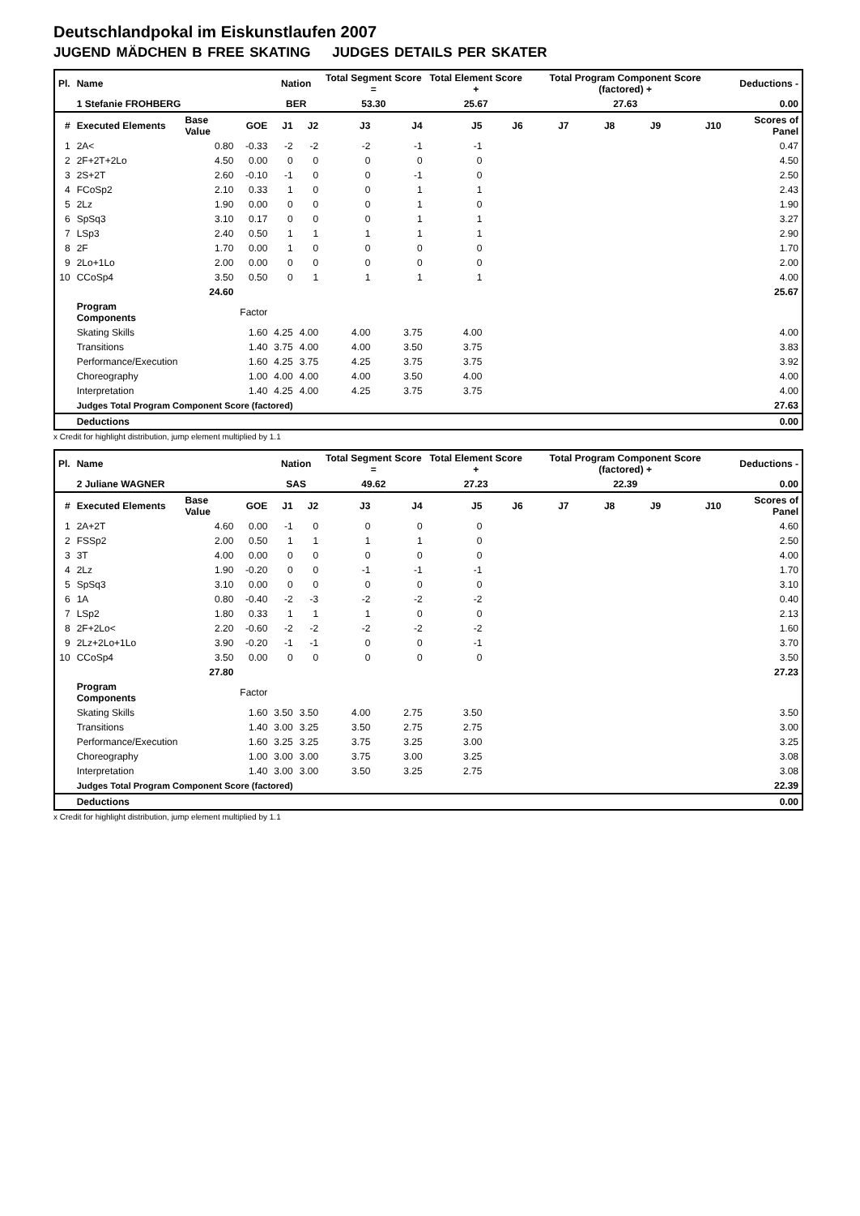Deutschlandpokal im Eiskunstlaufen 2007
JUGEND MÄDCHEN B FREE SKATING JUDGES DETAILS PER SKATER
| Pl. | Name | | | Nation | | Total Segment Score = | | Total Element Score + | | Total Program Component Score (factored) + | | | | Deductions - |
| --- | --- | --- | --- | --- | --- | --- | --- | --- | --- | --- | --- | --- | --- | --- |
| | 1 Stefanie FROHBERG | | | BER | | 53.30 | | 25.67 | | 27.63 | | | | 0.00 |
| # | Executed Elements | Base Value | GOE | J1 | J2 | J3 | J4 | J5 | J6 | J7 | J8 | J9 | J10 | Scores of Panel |
| 1 | 2A< | 0.80 | -0.33 | -2 | -2 | -2 | -1 | -1 | | | | | | 0.47 |
| 2 | 2F+2T+2Lo | 4.50 | 0.00 | 0 | 0 | 0 | 0 | 0 | | | | | | 4.50 |
| 3 | 2S+2T | 2.60 | -0.10 | -1 | 0 | 0 | -1 | 0 | | | | | | 2.50 |
| 4 | FCoSp2 | 2.10 | 0.33 | 1 | 0 | 0 | 1 | 1 | | | | | | 2.43 |
| 5 | 2Lz | 1.90 | 0.00 | 0 | 0 | 0 | 1 | 0 | | | | | | 1.90 |
| 6 | SpSq3 | 3.10 | 0.17 | 0 | 0 | 0 | 1 | 1 | | | | | | 3.27 |
| 7 | LSp3 | 2.40 | 0.50 | 1 | 1 | 1 | 1 | 1 | | | | | | 2.90 |
| 8 | 2F | 1.70 | 0.00 | 1 | 0 | 0 | 0 | 0 | | | | | | 1.70 |
| 9 | 2Lo+1Lo | 2.00 | 0.00 | 0 | 0 | 0 | 0 | 0 | | | | | | 2.00 |
| 10 | CCoSp4 | 3.50 | 0.50 | 0 | 1 | 1 | 1 | 1 | | | | | | 4.00 |
| | | 24.60 | | | | | | | | | | | | 25.67 |
| | Program Components | | Factor | | | | | | | | | | | |
| | Skating Skills | | 1.60 | 4.25 | 4.00 | 4.00 | 3.75 | 4.00 | | | | | | 4.00 |
| | Transitions | | 1.40 | 3.75 | 4.00 | 4.00 | 3.50 | 3.75 | | | | | | 3.83 |
| | Performance/Execution | | 1.60 | 4.25 | 3.75 | 4.25 | 3.75 | 3.75 | | | | | | 3.92 |
| | Choreography | | 1.00 | 4.00 | 4.00 | 4.00 | 3.50 | 4.00 | | | | | | 4.00 |
| | Interpretation | | 1.40 | 4.25 | 4.00 | 4.25 | 3.75 | 3.75 | | | | | | 4.00 |
| | Judges Total Program Component Score (factored) | | | | | | | | | | | | | 27.63 |
| | Deductions | | | | | | | | | | | | | 0.00 |
x Credit for highlight distribution, jump element multiplied by 1.1
| Pl. | Name | | | Nation | | Total Segment Score = | | Total Element Score + | | Total Program Component Score (factored) + | | | | Deductions - |
| --- | --- | --- | --- | --- | --- | --- | --- | --- | --- | --- | --- | --- | --- | --- |
| | 2 Juliane WAGNER | | | SAS | | 49.62 | | 27.23 | | 22.39 | | | | 0.00 |
| # | Executed Elements | Base Value | GOE | J1 | J2 | J3 | J4 | J5 | J6 | J7 | J8 | J9 | J10 | Scores of Panel |
| 1 | 2A+2T | 4.60 | 0.00 | -1 | 0 | 0 | 0 | 0 | | | | | | 4.60 |
| 2 | FSSp2 | 2.00 | 0.50 | 1 | 1 | 1 | 1 | 0 | | | | | | 2.50 |
| 3 | 3T | 4.00 | 0.00 | 0 | 0 | 0 | 0 | 0 | | | | | | 4.00 |
| 4 | 2Lz | 1.90 | -0.20 | 0 | 0 | -1 | -1 | -1 | | | | | | 1.70 |
| 5 | SpSq3 | 3.10 | 0.00 | 0 | 0 | 0 | 0 | 0 | | | | | | 3.10 |
| 6 | 1A | 0.80 | -0.40 | -2 | -3 | -2 | -2 | -2 | | | | | | 0.40 |
| 7 | LSp2 | 1.80 | 0.33 | 1 | 1 | 1 | 0 | 0 | | | | | | 2.13 |
| 8 | 2F+2Lo< | 2.20 | -0.60 | -2 | -2 | -2 | -2 | -2 | | | | | | 1.60 |
| 9 | 2Lz+2Lo+1Lo | 3.90 | -0.20 | -1 | -1 | 0 | 0 | -1 | | | | | | 3.70 |
| 10 | CCoSp4 | 3.50 | 0.00 | 0 | 0 | 0 | 0 | 0 | | | | | | 3.50 |
| | | 27.80 | | | | | | | | | | | | 27.23 |
| | Program Components | | Factor | | | | | | | | | | | |
| | Skating Skills | | 1.60 | 3.50 | 3.50 | 4.00 | 2.75 | 3.50 | | | | | | 3.50 |
| | Transitions | | 1.40 | 3.00 | 3.25 | 3.50 | 2.75 | 2.75 | | | | | | 3.00 |
| | Performance/Execution | | 1.60 | 3.25 | 3.25 | 3.75 | 3.25 | 3.00 | | | | | | 3.25 |
| | Choreography | | 1.00 | 3.00 | 3.00 | 3.75 | 3.00 | 3.25 | | | | | | 3.08 |
| | Interpretation | | 1.40 | 3.00 | 3.00 | 3.50 | 3.25 | 2.75 | | | | | | 3.08 |
| | Judges Total Program Component Score (factored) | | | | | | | | | | | | | 22.39 |
| | Deductions | | | | | | | | | | | | | 0.00 |
x Credit for highlight distribution, jump element multiplied by 1.1